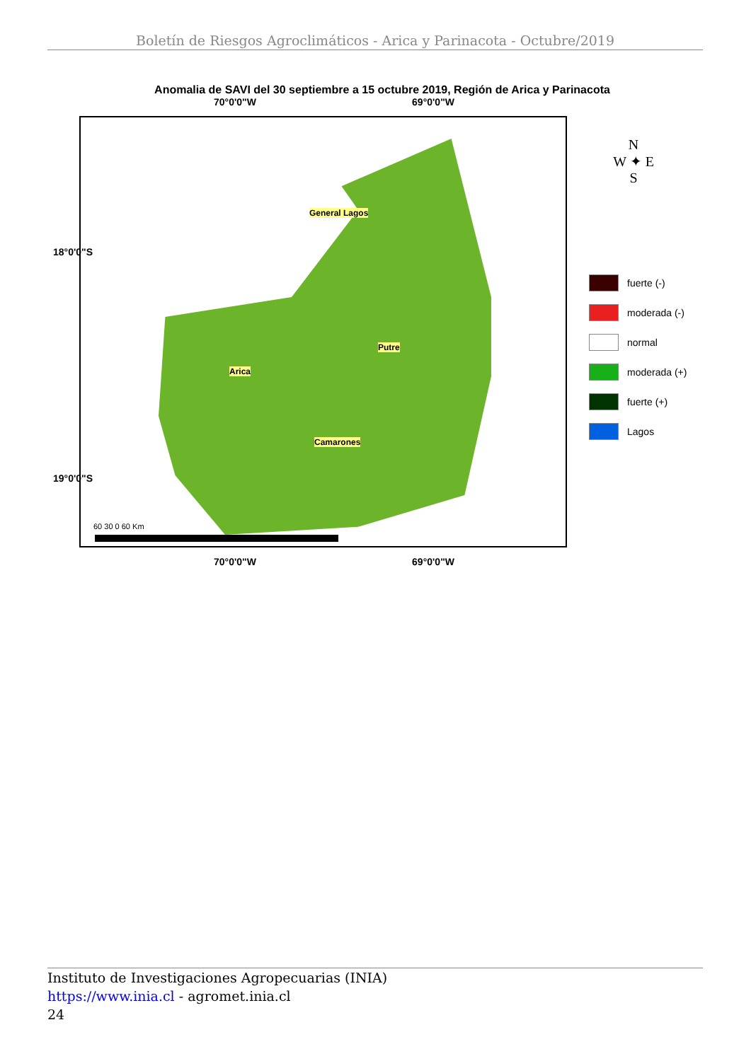Boletín de Riesgos Agroclimáticos - Arica y Parinacota - Octubre/2019
Anomalia de SAVI del 30 septiembre a 15 octubre 2019, Región de Arica y Parinacota
70°0'0"W 69°0'0"W
General Lagos
Putre
Arica
Camarones
60 30 0 60 Km
N
W ✦ E
S
fuerte (-)
moderada (-)
normal
moderada (+)
fuerte (+)
Lagos
70°0'0"W 69°0'0"W
18°0'0"S
19°0'0"S
Instituto de Investigaciones Agropecuarias (INIA)
https://www.inia.cl - agromet.inia.cl
24